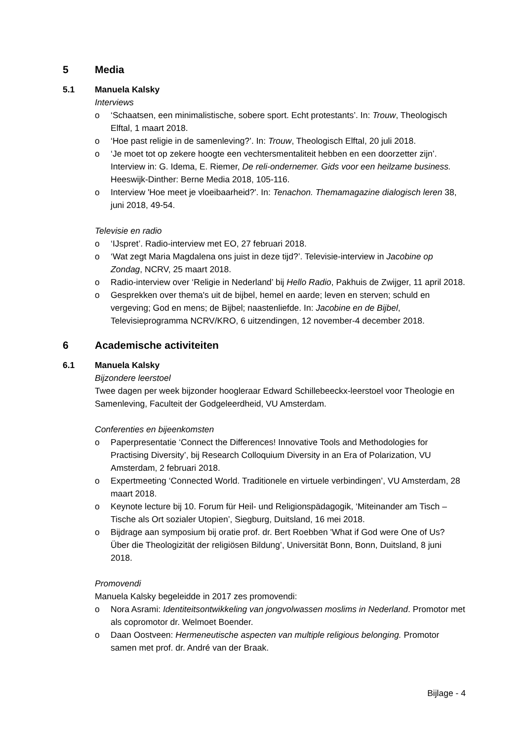5 Media
5.1 Manuela Kalsky
Interviews
o ‘Schaatsen, een minimalistische, sobere sport. Echt protestants’. In: Trouw, Theologisch Elftal, 1 maart 2018.
o ‘Hoe past religie in de samenleving?’. In: Trouw, Theologisch Elftal, 20 juli 2018.
o ‘Je moet tot op zekere hoogte een vechtersmentaliteit hebben en een doorzetter zijn’. Interview in: G. Idema, E. Riemer, De reli-ondernemer. Gids voor een heilzame business. Heeswijk-Dinther: Berne Media 2018, 105-116.
o Interview 'Hoe meet je vloeibaarheid?'. In: Tenachon. Themamagazine dialogisch leren 38, juni 2018, 49-54.
Televisie en radio
o ‘IJspret’. Radio-interview met EO, 27 februari 2018.
o ‘Wat zegt Maria Magdalena ons juist in deze tijd?’. Televisie-interview in Jacobine op Zondag, NCRV, 25 maart 2018.
o Radio-interview over ‘Religie in Nederland’ bij Hello Radio, Pakhuis de Zwijger, 11 april 2018.
o Gesprekken over thema's uit de bijbel, hemel en aarde; leven en sterven; schuld en vergeving; God en mens; de Bijbel; naastenliefde. In: Jacobine en de Bijbel, Televisieprogramma NCRV/KRO, 6 uitzendingen, 12 november-4 december 2018.
6 Academische activiteiten
6.1 Manuela Kalsky
Bijzondere leerstoel
Twee dagen per week bijzonder hoogleraar Edward Schillebeeckx-leerstoel voor Theologie en Samenleving, Faculteit der Godgeleerdheid, VU Amsterdam.
Conferenties en bijeenkomsten
o Paperpresentatie ‘Connect the Differences! Innovative Tools and Methodologies for Practising Diversity’, bij Research Colloquium Diversity in an Era of Polarization, VU Amsterdam, 2 februari 2018.
o Expertmeeting ‘Connected World. Traditionele en virtuele verbindingen’, VU Amsterdam, 28 maart 2018.
o Keynote lecture bij 10. Forum für Heil- und Religionspädagogik, ‘Miteinander am Tisch – Tische als Ort sozialer Utopien’, Siegburg, Duitsland, 16 mei 2018.
o Bijdrage aan symposium bij oratie prof. dr. Bert Roebben 'What if God were One of Us? Über die Theologizität der religiösen Bildung’, Universität Bonn, Bonn, Duitsland, 8 juni 2018.
Promovendi
Manuela Kalsky begeleidde in 2017 zes promovendi:
o Nora Asrami: Identiteitsontwikkeling van jongvolwassen moslims in Nederland. Promotor met als copromotor dr. Welmoet Boender.
o Daan Oostveen: Hermeneutische aspecten van multiple religious belonging. Promotor samen met prof. dr. André van der Braak.
Bijlage - 4